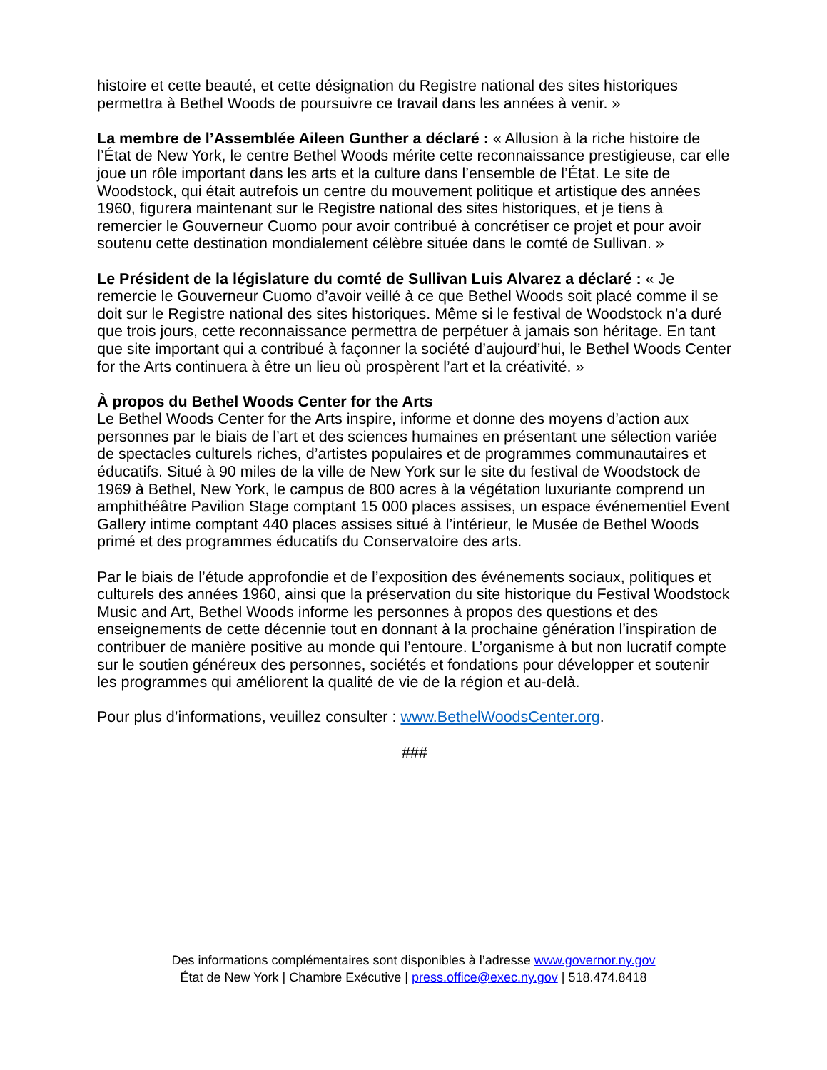histoire et cette beauté, et cette désignation du Registre national des sites historiques permettra à Bethel Woods de poursuivre ce travail dans les années à venir. »
La membre de l’Assemblée Aileen Gunther a déclaré : « Allusion à la riche histoire de l’État de New York, le centre Bethel Woods mérite cette reconnaissance prestigieuse, car elle joue un rôle important dans les arts et la culture dans l’ensemble de l’État. Le site de Woodstock, qui était autrefois un centre du mouvement politique et artistique des années 1960, figurera maintenant sur le Registre national des sites historiques, et je tiens à remercier le Gouverneur Cuomo pour avoir contribué à concrétiser ce projet et pour avoir soutenu cette destination mondialement célèbre située dans le comté de Sullivan. »
Le Président de la législature du comté de Sullivan Luis Alvarez a déclaré : « Je remercie le Gouverneur Cuomo d’avoir veillé à ce que Bethel Woods soit placé comme il se doit sur le Registre national des sites historiques. Même si le festival de Woodstock n’a duré que trois jours, cette reconnaissance permettra de perpétuer à jamais son héritage. En tant que site important qui a contribué à façonner la société d’aujourd’hui, le Bethel Woods Center for the Arts continuera à être un lieu où prospèrent l’art et la créativité. »
À propos du Bethel Woods Center for the Arts
Le Bethel Woods Center for the Arts inspire, informe et donne des moyens d’action aux personnes par le biais de l’art et des sciences humaines en présentant une sélection variée de spectacles culturels riches, d’artistes populaires et de programmes communautaires et éducatifs. Situé à 90 miles de la ville de New York sur le site du festival de Woodstock de 1969 à Bethel, New York, le campus de 800 acres à la végétation luxuriante comprend un amphithéâtre Pavilion Stage comptant 15 000 places assises, un espace événementiel Event Gallery intime comptant 440 places assises situé à l’intérieur, le Musée de Bethel Woods primé et des programmes éducatifs du Conservatoire des arts.
Par le biais de l’étude approfondie et de l’exposition des événements sociaux, politiques et culturels des années 1960, ainsi que la préservation du site historique du Festival Woodstock Music and Art, Bethel Woods informe les personnes à propos des questions et des enseignements de cette décennie tout en donnant à la prochaine génération l’inspiration de contribuer de manière positive au monde qui l’entoure. L’organisme à but non lucratif compte sur le soutien généreux des personnes, sociétés et fondations pour développer et soutenir les programmes qui améliorent la qualité de vie de la région et au-delà.
Pour plus d’informations, veuillez consulter : www.BethelWoodsCenter.org.
###
Des informations complémentaires sont disponibles à l’adresse www.governor.ny.gov
État de New York | Chambre Exécutive | press.office@exec.ny.gov | 518.474.8418